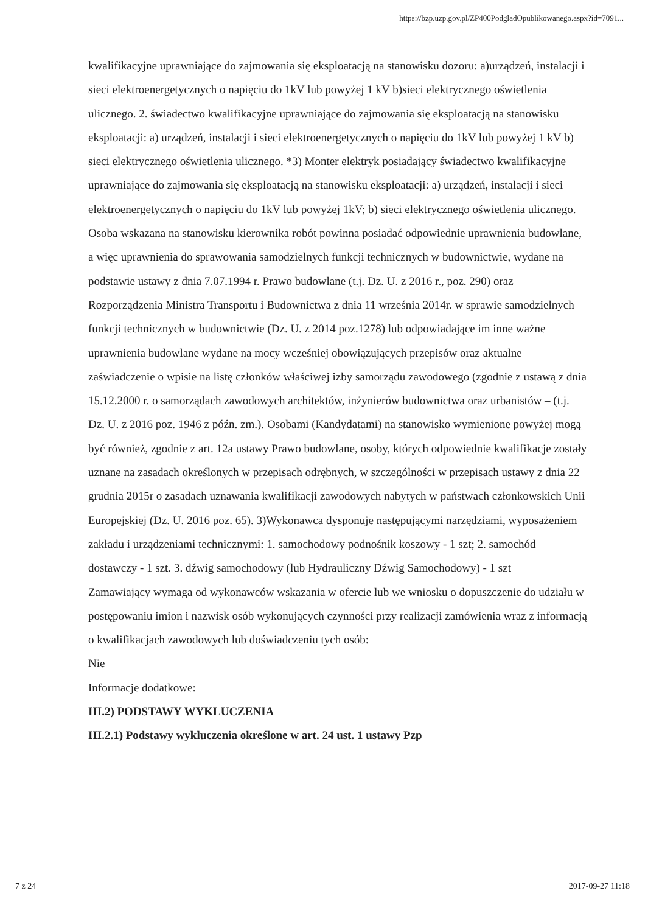https://bzp.uzp.gov.pl/ZP400PodgladOpublikowanego.aspx?id=7091...
kwalifikacyjne uprawniające do zajmowania się eksploatacją na stanowisku dozoru: a)urządzeń, instalacji i sieci elektroenergetycznych o napięciu do 1kV lub powyżej 1 kV b)sieci elektrycznego oświetlenia ulicznego. 2. świadectwo kwalifikacyjne uprawniające do zajmowania się eksploatacją na stanowisku eksploatacji: a) urządzeń, instalacji i sieci elektroenergetycznych o napięciu do 1kV lub powyżej 1 kV b) sieci elektrycznego oświetlenia ulicznego. *3) Monter elektryk posiadający świadectwo kwalifikacyjne uprawniające do zajmowania się eksploatacją na stanowisku eksploatacji: a) urządzeń, instalacji i sieci elektroenergetycznych o napięciu do 1kV lub powyżej 1kV; b) sieci elektrycznego oświetlenia ulicznego. Osoba wskazana na stanowisku kierownika robót powinna posiadać odpowiednie uprawnienia budowlane, a więc uprawnienia do sprawowania samodzielnych funkcji technicznych w budownictwie, wydane na podstawie ustawy z dnia 7.07.1994 r. Prawo budowlane (t.j. Dz. U. z 2016 r., poz. 290) oraz Rozporządzenia Ministra Transportu i Budownictwa z dnia 11 września 2014r. w sprawie samodzielnych funkcji technicznych w budownictwie (Dz. U. z 2014 poz.1278) lub odpowiadające im inne ważne uprawnienia budowlane wydane na mocy wcześniej obowiązujących przepisów oraz aktualne zaświadczenie o wpisie na listę członków właściwej izby samorządu zawodowego (zgodnie z ustawą z dnia 15.12.2000 r. o samorządach zawodowych architektów, inżynierów budownictwa oraz urbanistów – (t.j. Dz. U. z 2016 poz. 1946 z późn. zm.). Osobami (Kandydatami) na stanowisko wymienione powyżej mogą być również, zgodnie z art. 12a ustawy Prawo budowlane, osoby, których odpowiednie kwalifikacje zostały uznane na zasadach określonych w przepisach odrębnych, w szczególności w przepisach ustawy z dnia 22 grudnia 2015r o zasadach uznawania kwalifikacji zawodowych nabytych w państwach członkowskich Unii Europejskiej (Dz. U. 2016 poz. 65). 3)Wykonawca dysponuje następującymi narzędziami, wyposażeniem zakładu i urządzeniami technicznymi: 1. samochodowy podnośnik koszowy - 1 szt; 2. samochód dostawczy - 1 szt. 3. dźwig samochodowy (lub Hydrauliczny Dźwig Samochodowy) - 1 szt
Zamawiający wymaga od wykonawców wskazania w ofercie lub we wniosku o dopuszczenie do udziału w postępowaniu imion i nazwisk osób wykonujących czynności przy realizacji zamówienia wraz z informacją o kwalifikacjach zawodowych lub doświadczeniu tych osób:
Nie
Informacje dodatkowe:
III.2) PODSTAWY WYKLUCZENIA
III.2.1) Podstawy wykluczenia określone w art. 24 ust. 1 ustawy Pzp
7 z 24 2017-09-27 11:18